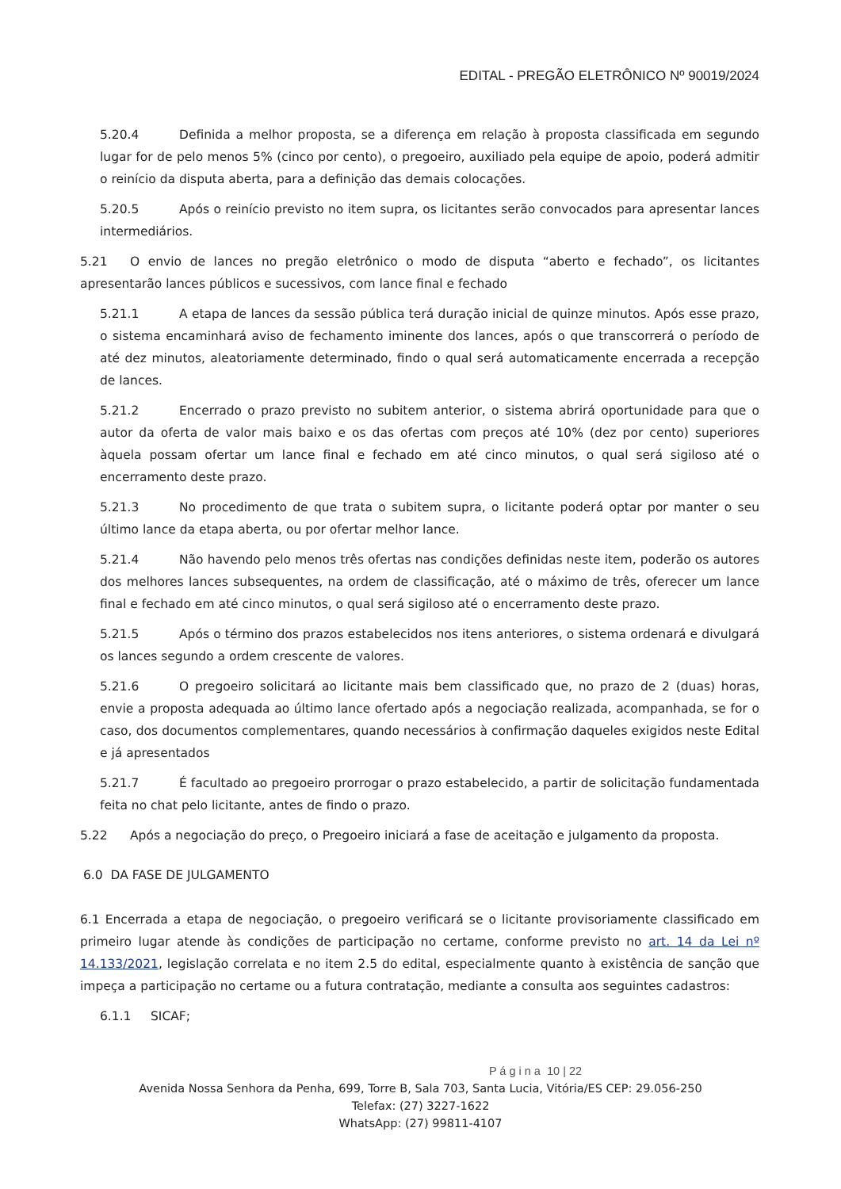EDITAL - PREGÃO ELETRÔNICO Nº 90019/2024
5.20.4 Definida a melhor proposta, se a diferença em relação à proposta classificada em segundo lugar for de pelo menos 5% (cinco por cento), o pregoeiro, auxiliado pela equipe de apoio, poderá admitir o reinício da disputa aberta, para a definição das demais colocações.
5.20.5 Após o reinício previsto no item supra, os licitantes serão convocados para apresentar lances intermediários.
5.21 O envio de lances no pregão eletrônico o modo de disputa “aberto e fechado”, os licitantes apresentarão lances públicos e sucessivos, com lance final e fechado
5.21.1 A etapa de lances da sessão pública terá duração inicial de quinze minutos. Após esse prazo, o sistema encaminhará aviso de fechamento iminente dos lances, após o que transcorrerá o período de até dez minutos, aleatoriamente determinado, findo o qual será automaticamente encerrada a recepção de lances.
5.21.2 Encerrado o prazo previsto no subitem anterior, o sistema abrirá oportunidade para que o autor da oferta de valor mais baixo e os das ofertas com preços até 10% (dez por cento) superiores àquela possam ofertar um lance final e fechado em até cinco minutos, o qual será sigiloso até o encerramento deste prazo.
5.21.3 No procedimento de que trata o subitem supra, o licitante poderá optar por manter o seu último lance da etapa aberta, ou por ofertar melhor lance.
5.21.4 Não havendo pelo menos três ofertas nas condições definidas neste item, poderão os autores dos melhores lances subsequentes, na ordem de classificação, até o máximo de três, oferecer um lance final e fechado em até cinco minutos, o qual será sigiloso até o encerramento deste prazo.
5.21.5 Após o término dos prazos estabelecidos nos itens anteriores, o sistema ordenará e divulgará os lances segundo a ordem crescente de valores.
5.21.6 O pregoeiro solicitará ao licitante mais bem classificado que, no prazo de 2 (duas) horas, envie a proposta adequada ao último lance ofertado após a negociação realizada, acompanhada, se for o caso, dos documentos complementares, quando necessários à confirmação daqueles exigidos neste Edital e já apresentados
5.21.7 É facultado ao pregoeiro prorrogar o prazo estabelecido, a partir de solicitação fundamentada feita no chat pelo licitante, antes de findo o prazo.
5.22 Após a negociação do preço, o Pregoeiro iniciará a fase de aceitação e julgamento da proposta.
6.0 DA FASE DE JULGAMENTO
6.1 Encerrada a etapa de negociação, o pregoeiro verificará se o licitante provisoriamente classificado em primeiro lugar atende às condições de participação no certame, conforme previsto no art. 14 da Lei nº 14.133/2021, legislação correlata e no item 2.5 do edital, especialmente quanto à existência de sanção que impeça a participação no certame ou a futura contratação, mediante a consulta aos seguintes cadastros:
6.1.1 SICAF;
P á g i n a 10 | 22
Avenida Nossa Senhora da Penha, 699, Torre B, Sala 703, Santa Lucia, Vitória/ES CEP: 29.056-250
Telefax: (27) 3227-1622
WhatsApp: (27) 99811-4107